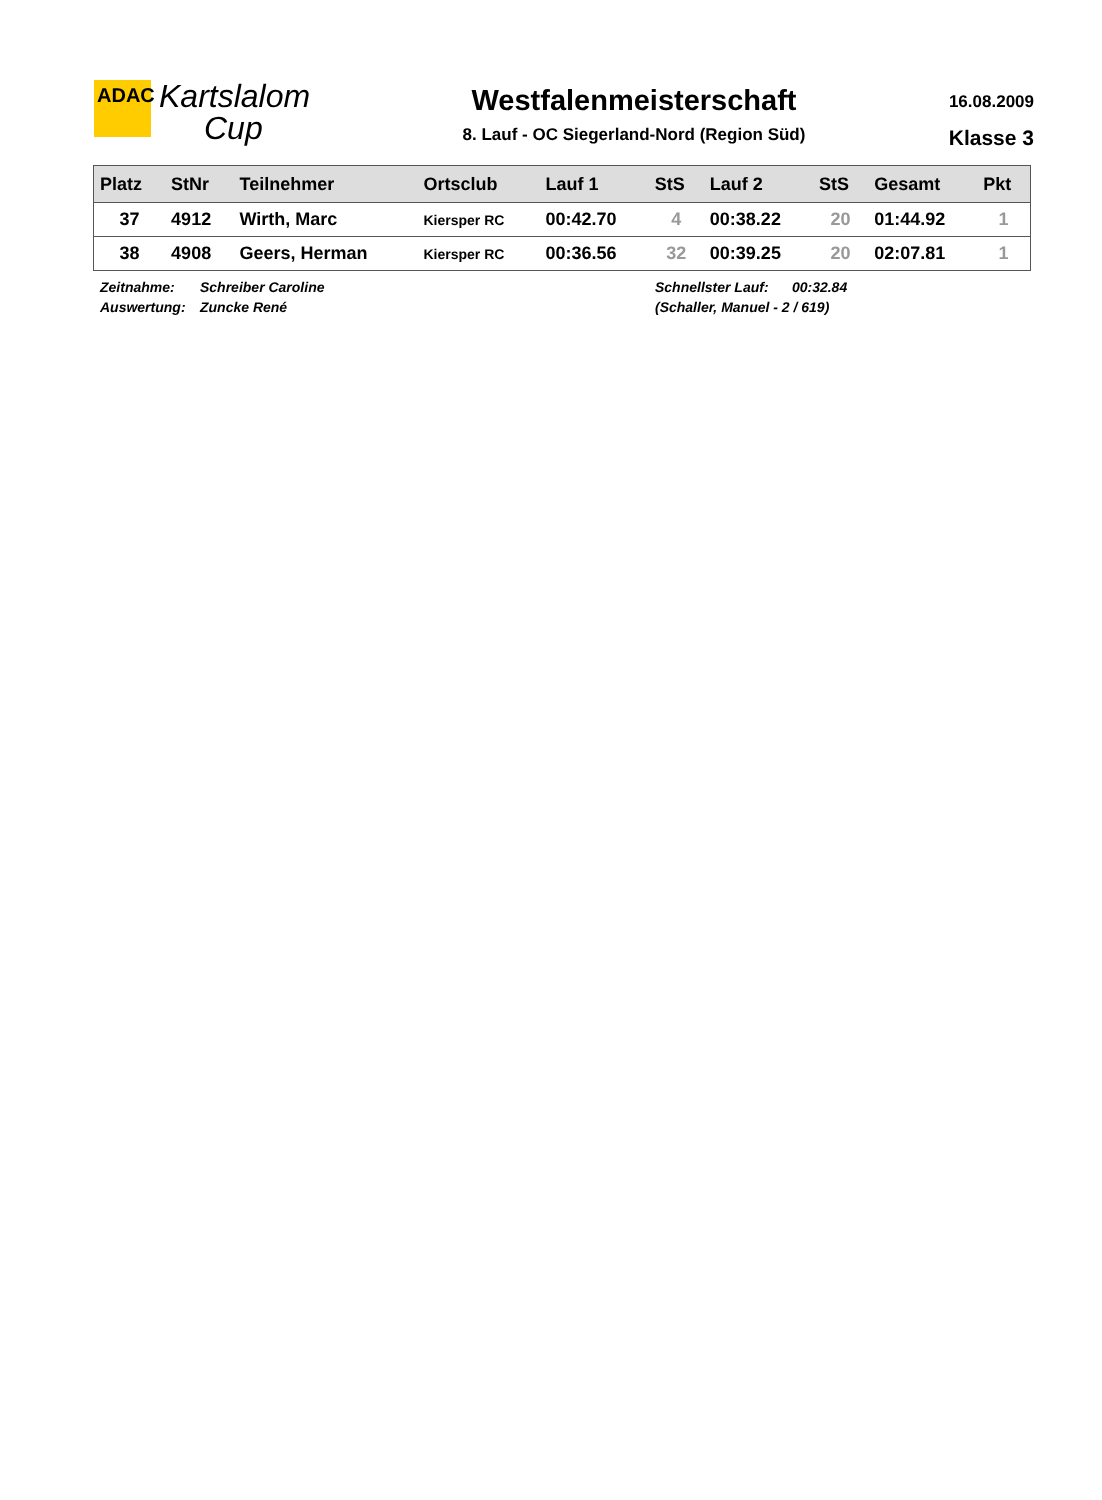ADAC
Kartslalom
Cup
Westfalenmeisterschaft
8. Lauf - OC Siegerland-Nord (Region Süd)
16.08.2009
Klasse 3
| Platz | StNr | Teilnehmer | Ortsclub | Lauf 1 | StS | Lauf 2 | StS | Gesamt | Pkt |
| --- | --- | --- | --- | --- | --- | --- | --- | --- | --- |
| 37 | 4912 | Wirth, Marc | Kiersper RC | 00:42.70 | 4 | 00:38.22 | 20 | 01:44.92 | 1 |
| 38 | 4908 | Geers, Herman | Kiersper RC | 00:36.56 | 32 | 00:39.25 | 20 | 02:07.81 | 1 |
Zeitnahme:
Auswertung:
Schreiber Caroline
Zuncke René
Schnellster Lauf: 00:32.84
(Schaller, Manuel - 2 / 619)